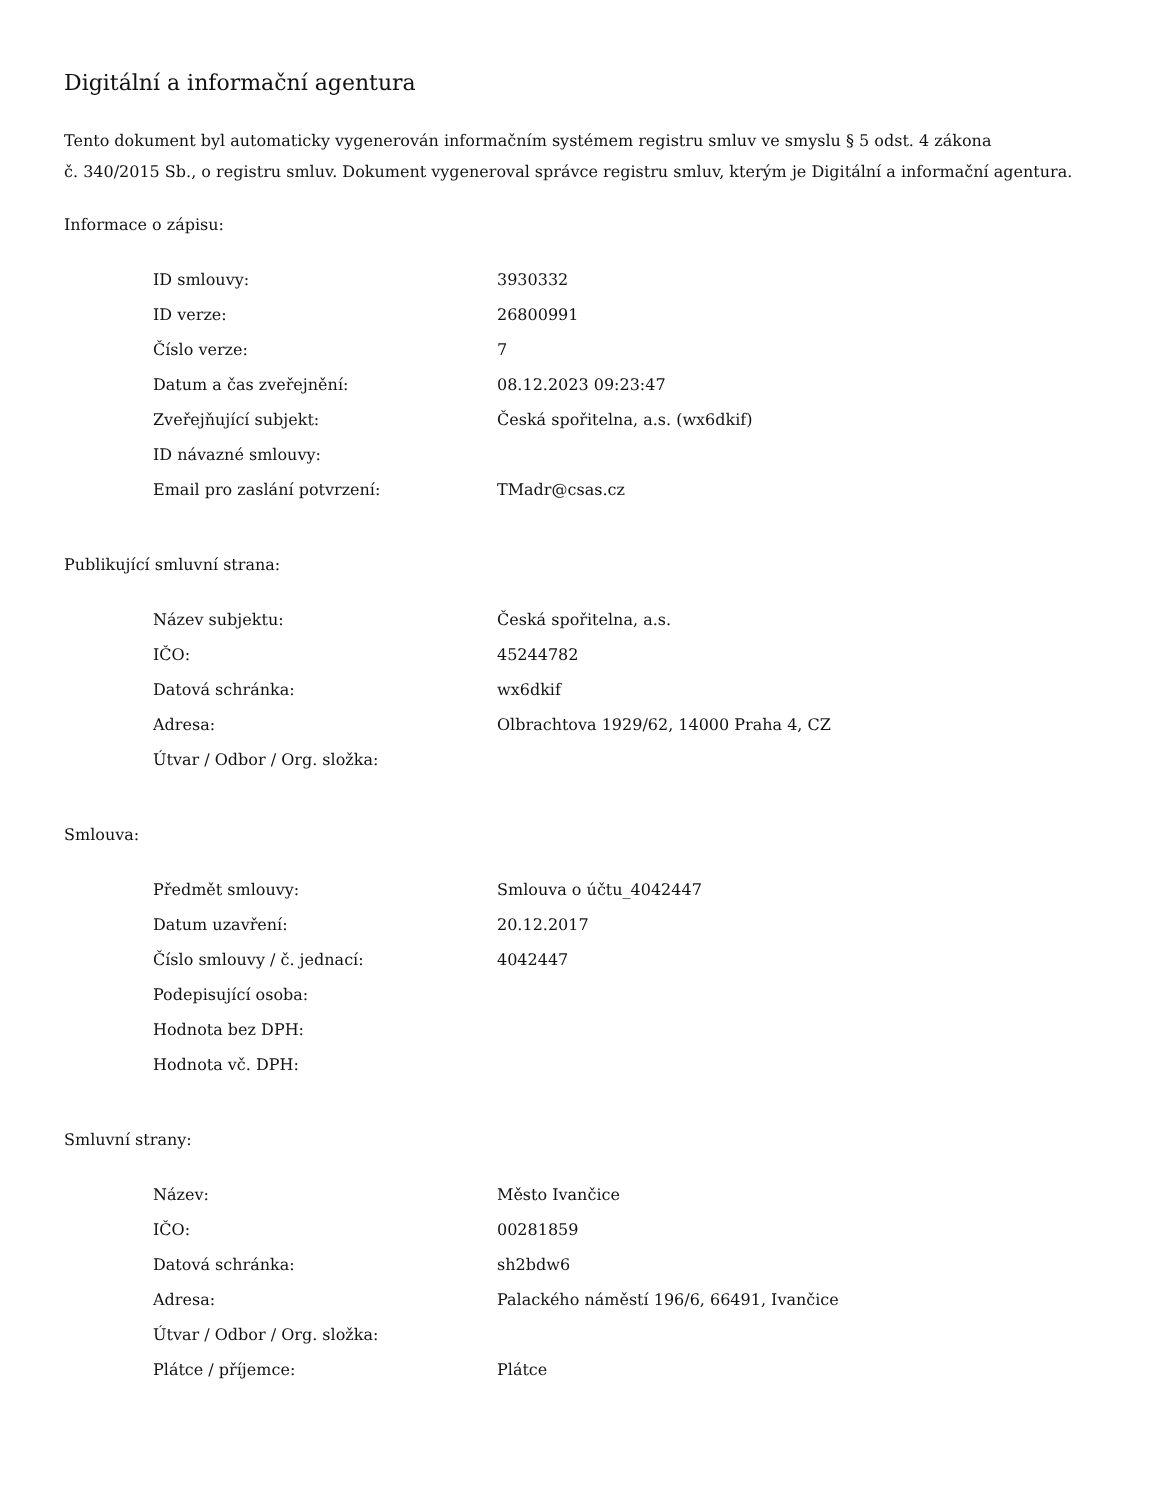Digitální a informační agentura
Tento dokument byl automaticky vygenerován informačním systémem registru smluv ve smyslu § 5 odst. 4 zákona
č. 340/2015 Sb., o registru smluv. Dokument vygeneroval správce registru smluv, kterým je Digitální a informační agentura.
Informace o zápisu:
| ID smlouvy: | 3930332 |
| ID verze: | 26800991 |
| Číslo verze: | 7 |
| Datum a čas zveřejnění: | 08.12.2023 09:23:47 |
| Zveřejňující subjekt: | Česká spořitelna, a.s. (wx6dkif) |
| ID návazné smlouvy: | |
| Email pro zaslání potvrzení: | TMadr@csas.cz |
Publikující smluvní strana:
| Název subjektu: | Česká spořitelna, a.s. |
| IČO: | 45244782 |
| Datová schránka: | wx6dkif |
| Adresa: | Olbrachtova 1929/62, 14000 Praha 4, CZ |
| Útvar / Odbor / Org. složka: | |
Smlouva:
| Předmět smlouvy: | Smlouva o účtu_4042447 |
| Datum uzavření: | 20.12.2017 |
| Číslo smlouvy / č. jednací: | 4042447 |
| Podepisující osoba: | |
| Hodnota bez DPH: | |
| Hodnota vč. DPH: | |
Smluvní strany:
| Název: | Město Ivančice |
| IČO: | 00281859 |
| Datová schránka: | sh2bdw6 |
| Adresa: | Palackého náměstí 196/6, 66491, Ivančice |
| Útvar / Odbor / Org. složka: | |
| Plátce / příjemce: | Plátce |